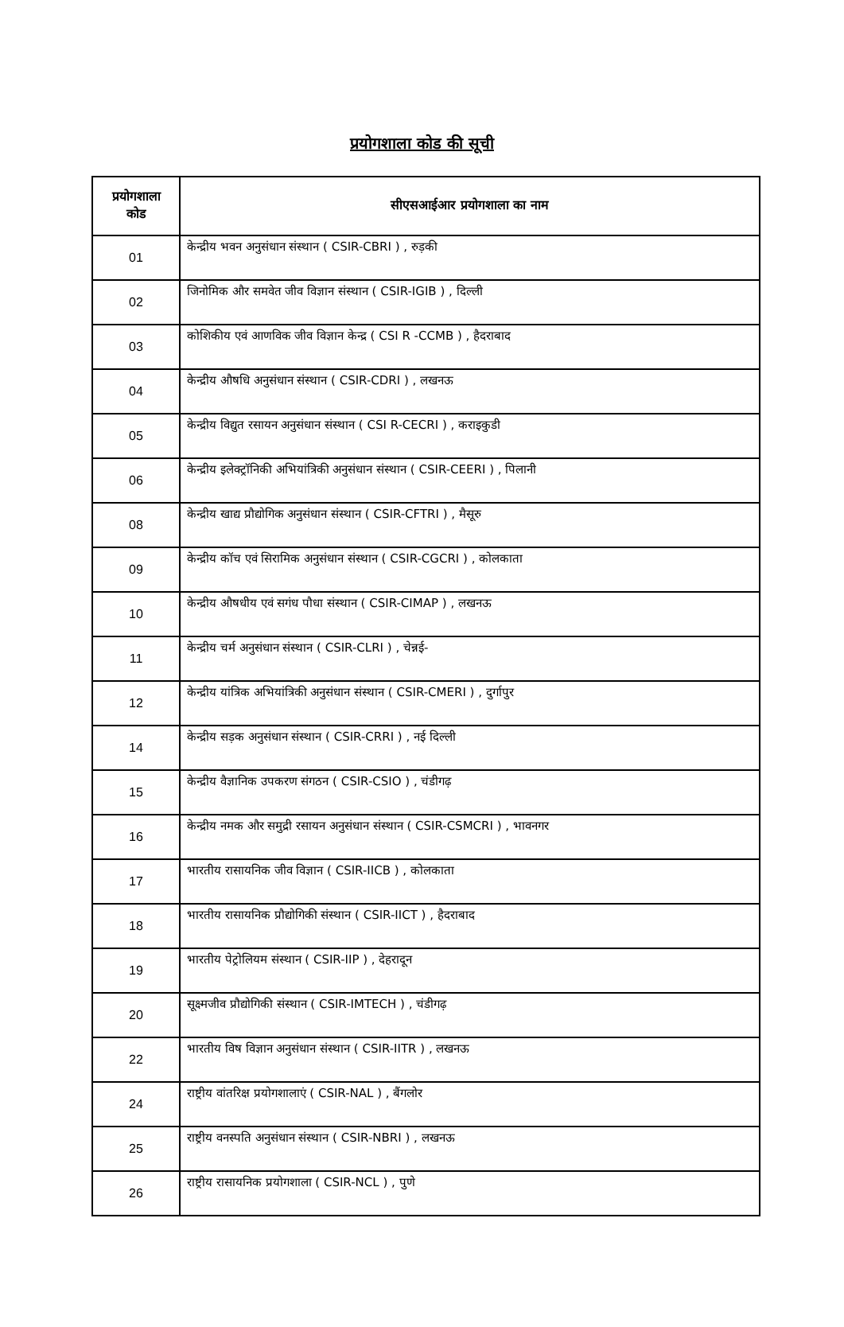प्रयोगशाला कोड की सूची
| प्रयोगशाला कोड | सीएसआईआर प्रयोगशाला का नाम |
| --- | --- |
| 01 | केन्द्रीय भवन अनुसंधान संस्थान ( CSIR-CBRI ) , रुड़की |
| 02 | जिनोमिक और समवेत जीव विज्ञान संस्थान ( CSIR-IGIB ) , दिल्ली |
| 03 | कोशिकीय एवं आणविक जीव विज्ञान केन्द्र ( CSI R -CCMB ) , हैदराबाद |
| 04 | केन्द्रीय औषधि अनुसंधान संस्थान ( CSIR-CDRI ) , लखनऊ |
| 05 | केन्द्रीय विद्युत रसायन अनुसंधान संस्थान ( CSI R-CECRI ) , कराइकुडी |
| 06 | केन्द्रीय इलेक्ट्रॉनिकी अभियांत्रिकी अनुसंधान संस्थान ( CSIR-CEERI ) , पिलानी |
| 08 | केन्द्रीय खाद्य प्रौद्योगिक अनुसंधान संस्थान ( CSIR-CFTRI ) , मैसूरु |
| 09 | केन्द्रीय कॉच एवं सिरामिक अनुसंधान संस्थान ( CSIR-CGCRI ) , कोलकाता |
| 10 | केन्द्रीय औषधीय एवं सगंध पौधा संस्थान ( CSIR-CIMAP ) , लखनऊ |
| 11 | केन्द्रीय चर्म अनुसंधान संस्थान ( CSIR-CLRI ) , चेन्नई- |
| 12 | केन्द्रीय यांत्रिक अभियांत्रिकी अनुसंधान संस्थान ( CSIR-CMERI ) , दुर्गापुर |
| 14 | केन्द्रीय सड़क अनुसंधान संस्थान ( CSIR-CRRI ) , नई दिल्ली |
| 15 | केन्द्रीय वैज्ञानिक उपकरण संगठन ( CSIR-CSIO ) , चंडीगढ़ |
| 16 | केन्द्रीय नमक और समुद्री रसायन अनुसंधान संस्थान ( CSIR-CSMCRI ) , भावनगर |
| 17 | भारतीय रासायनिक जीव विज्ञान ( CSIR-IICB ) , कोलकाता |
| 18 | भारतीय रासायनिक प्रौद्योगिकी संस्थान ( CSIR-IICT ) , हैदराबाद |
| 19 | भारतीय पेट्रोलियम संस्थान ( CSIR-IIP ) , देहरादून |
| 20 | सूक्ष्मजीव प्रौद्योगिकी संस्थान ( CSIR-IMTECH ) , चंडीगढ़ |
| 22 | भारतीय विष विज्ञान अनुसंधान संस्थान ( CSIR-IITR ) , लखनऊ |
| 24 | राष्ट्रीय वांतरिक्ष प्रयोगशालाएं ( CSIR-NAL ) , बैंगलोर |
| 25 | राष्ट्रीय वनस्पति अनुसंधान संस्थान ( CSIR-NBRI ) , लखनऊ |
| 26 | राष्ट्रीय रासायनिक प्रयोगशाला ( CSIR-NCL ) , पुणे |